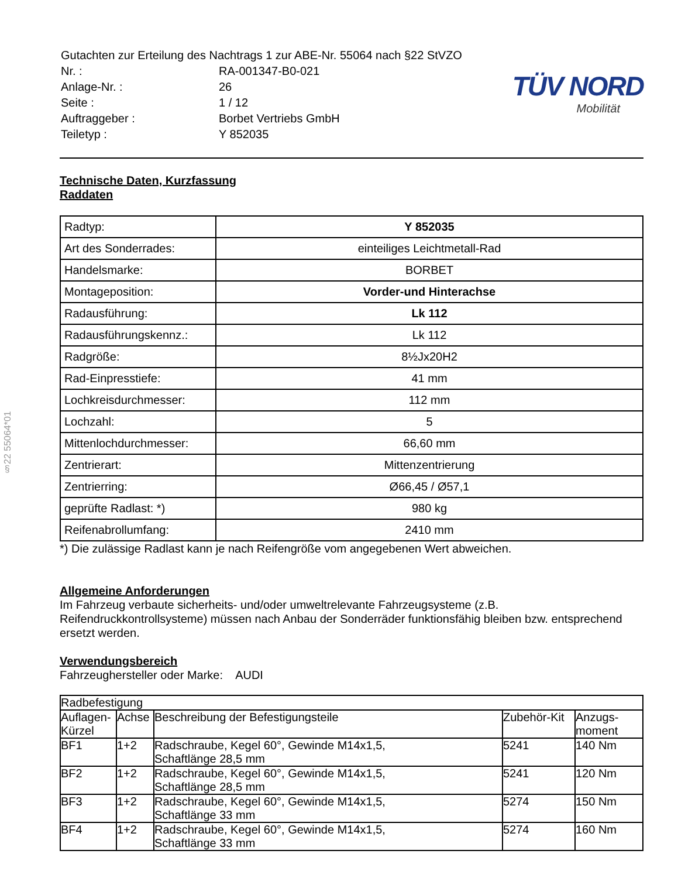§22 55064*01
| Gutachten zur Erteilung des Nachtrags 1 zur ABE-Nr. 55064 nach §22 StVZO | |
| Nr. : | RA-001347-B0-021 |
| Anlage-Nr. : | 26 |
| Seite : | 1 / 12 |
| Auftraggeber : | Borbet Vertriebs GmbH |
| Teiletyp : | Y 852035 |
TÜV NORD
Mobilität
Technische Daten, Kurzfassung
Raddaten
| Radtyp: | Y 852035 |
| Art des Sonderrades: | einteiliges Leichtmetall-Rad |
| Handelsmarke: | BORBET |
| Montageposition: | Vorder-und Hinterachse |
| Radausführung: | Lk 112 |
| Radausführungskennz.: | Lk 112 |
| Radgröße: | 8½Jx20H2 |
| Rad-Einpresstiefe: | 41 mm |
| Lochkreisdurchmesser: | 112 mm |
| Lochzahl: | 5 |
| Mittenlochdurchmesser: | 66,60 mm |
| Zentrierart: | Mittenzentrierung |
| Zentrierring: | Ø66,45 / Ø57,1 |
| geprüfte Radlast: *) | 980 kg |
| Reifenabrollumfang: | 2410 mm |
*) Die zulässige Radlast kann je nach Reifengröße vom angegebenen Wert abweichen.
Allgemeine Anforderungen
Im Fahrzeug verbaute sicherheits- und/oder umweltrelevante Fahrzeugsysteme (z.B. Reifendruckkontrollsysteme) müssen nach Anbau der Sonderräder funktionsfähig bleiben bzw. entsprechend ersetzt werden.
Verwendungsbereich
Fahrzeughersteller oder Marke: AUDI
| Radbefestigung | | | | |
| --- | --- | --- | --- | --- |
| Auflagen-Kürzel | Achse | Beschreibung der Befestigungsteile | Zubehör-Kit | Anzugs-moment |
| BF1 | 1+2 | Radschraube, Kegel 60°, Gewinde M14x1,5, Schaftlänge 28,5 mm | 5241 | 140 Nm |
| BF2 | 1+2 | Radschraube, Kegel 60°, Gewinde M14x1,5, Schaftlänge 28,5 mm | 5241 | 120 Nm |
| BF3 | 1+2 | Radschraube, Kegel 60°, Gewinde M14x1,5, Schaftlänge 33 mm | 5274 | 150 Nm |
| BF4 | 1+2 | Radschraube, Kegel 60°, Gewinde M14x1,5, Schaftlänge 33 mm | 5274 | 160 Nm |